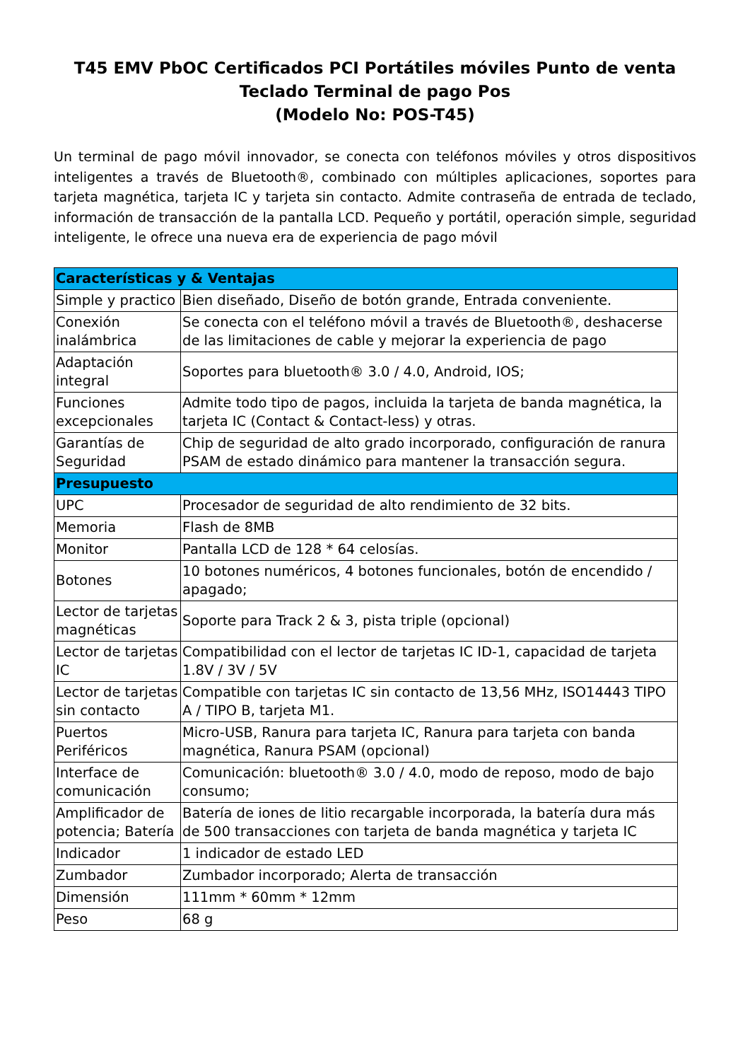T45 EMV PbOC Certificados PCI Portátiles móviles Punto de venta
Teclado Terminal de pago Pos
(Modelo No: POS-T45)
Un terminal de pago móvil innovador, se conecta con teléfonos móviles y otros dispositivos inteligentes a través de Bluetooth®, combinado con múltiples aplicaciones, soportes para tarjeta magnética, tarjeta IC y tarjeta sin contacto. Admite contraseña de entrada de teclado, información de transacción de la pantalla LCD. Pequeño y portátil, operación simple, seguridad inteligente, le ofrece una nueva era de experiencia de pago móvil
| Características y & Ventajas | |
| --- | --- |
| Simple y practico | Bien diseñado, Diseño de botón grande, Entrada conveniente. |
| Conexión inalámbrica | Se conecta con el teléfono móvil a través de Bluetooth®, deshacerse de las limitaciones de cable y mejorar la experiencia de pago |
| Adaptación integral | Soportes para bluetooth® 3.0 / 4.0, Android, IOS; |
| Funciones excepcionales | Admite todo tipo de pagos, incluida la tarjeta de banda magnética, la tarjeta IC (Contact & Contact-less) y otras. |
| Garantías de Seguridad | Chip de seguridad de alto grado incorporado, configuración de ranura PSAM de estado dinámico para mantener la transacción segura. |
| Presupuesto | |
| UPC | Procesador de seguridad de alto rendimiento de 32 bits. |
| Memoria | Flash de 8MB |
| Monitor | Pantalla LCD de 128 * 64 celosías. |
| Botones | 10 botones numéricos, 4 botones funcionales, botón de encendido / apagado; |
| Lector de tarjetas magnéticas | Soporte para Track 2 & 3, pista triple (opcional) |
| Lector de tarjetas IC | Compatibilidad con el lector de tarjetas IC ID-1, capacidad de tarjeta 1.8V / 3V / 5V |
| Lector de tarjetas sin contacto | Compatible con tarjetas IC sin contacto de 13,56 MHz, ISO14443 TIPO A / TIPO B, tarjeta M1. |
| Puertos Periféricos | Micro-USB, Ranura para tarjeta IC, Ranura para tarjeta con banda magnética, Ranura PSAM (opcional) |
| Interface de comunicación | Comunicación: bluetooth® 3.0 / 4.0, modo de reposo, modo de bajo consumo; |
| Amplificador de potencia; Batería | Batería de iones de litio recargable incorporada, la batería dura más de 500 transacciones con tarjeta de banda magnética y tarjeta IC |
| Indicador | 1 indicador de estado LED |
| Zumbador | Zumbador incorporado; Alerta de transacción |
| Dimensión | 111mm * 60mm * 12mm |
| Peso | 68 g |